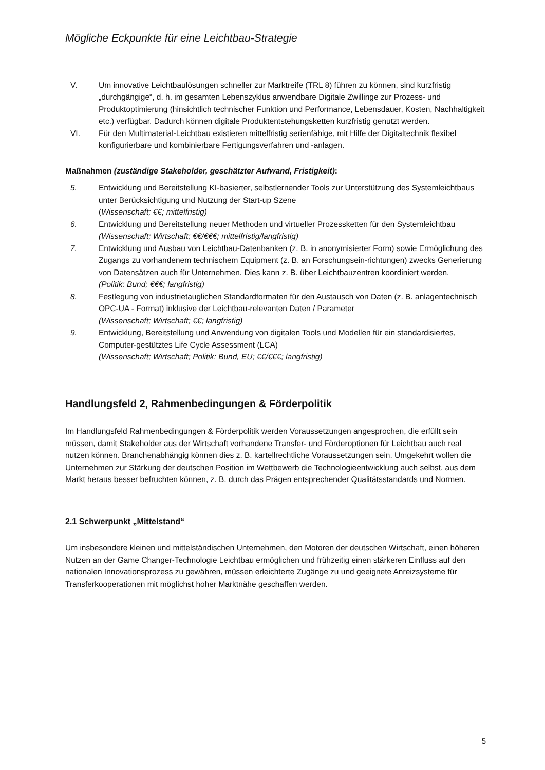Mögliche Eckpunkte für eine Leichtbau-Strategie
V. Um innovative Leichtbaulösungen schneller zur Marktreife (TRL 8) führen zu können, sind kurzfristig „durchgängige“, d. h. im gesamten Lebenszyklus anwendbare Digitale Zwillinge zur Prozess- und Produktoptimierung (hinsichtlich technischer Funktion und Performance, Lebensdauer, Kosten, Nachhaltigkeit etc.) verfügbar. Dadurch können digitale Produktentstehungsketten kurzfristig genutzt werden.
VI. Für den Multimaterial-Leichtbau existieren mittelfristig serienfähige, mit Hilfe der Digitaltechnik flexibel konfigurierbare und kombinierbare Fertigungsverfahren und -anlagen.
Maßnahmen (zuständige Stakeholder, geschätzter Aufwand, Fristigkeit):
5. Entwicklung und Bereitstellung KI-basierter, selbstlernender Tools zur Unterstützung des Systemleichtbaus unter Berücksichtigung und Nutzung der Start-up Szene
(Wissenschaft; €€; mittelfristig)
6. Entwicklung und Bereitstellung neuer Methoden und virtueller Prozessketten für den Systemleichtbau
(Wissenschaft; Wirtschaft; €€/€€€; mittelfristig/langfristig)
7. Entwicklung und Ausbau von Leichtbau-Datenbanken (z. B. in anonymisierter Form) sowie Ermöglichung des Zugangs zu vorhandenem technischem Equipment (z. B. an Forschungsein-richtungen) zwecks Generierung von Datensätzen auch für Unternehmen. Dies kann z. B. über Leichtbauzentren koordiniert werden.
(Politik: Bund; €€€; langfristig)
8. Festlegung von industrietauglichen Standardformaten für den Austausch von Daten (z. B. anlagentechnisch OPC-UA - Format) inklusive der Leichtbau-relevanten Daten / Parameter
(Wissenschaft; Wirtschaft; €€; langfristig)
9. Entwicklung, Bereitstellung und Anwendung von digitalen Tools und Modellen für ein standardisiertes, Computer-gestütztes Life Cycle Assessment (LCA)
(Wissenschaft; Wirtschaft; Politik: Bund, EU; €€/€€€; langfristig)
Handlungsfeld 2, Rahmenbedingungen & Förderpolitik
Im Handlungsfeld Rahmenbedingungen & Förderpolitik werden Voraussetzungen angesprochen, die erfüllt sein müssen, damit Stakeholder aus der Wirtschaft vorhandene Transfer- und Förderoptionen für Leichtbau auch real nutzen können. Branchenabhängig können dies z. B. kartellrechtliche Voraussetzungen sein. Umgekehrt wollen die Unternehmen zur Stärkung der deutschen Position im Wettbewerb die Technologieentwicklung auch selbst, aus dem Markt heraus besser befruchten können, z. B. durch das Prägen entsprechender Qualitätsstandards und Normen.
2.1 Schwerpunkt „Mittelstand“
Um insbesondere kleinen und mittelständischen Unternehmen, den Motoren der deutschen Wirtschaft, einen höheren Nutzen an der Game Changer-Technologie Leichtbau ermöglichen und frühzeitig einen stärkeren Einfluss auf den nationalen Innovationsprozess zu gewähren, müssen erleichterte Zugänge zu und geeignete Anreizsysteme für Transferkooperationen mit möglichst hoher Marktnähe geschaffen werden.
5